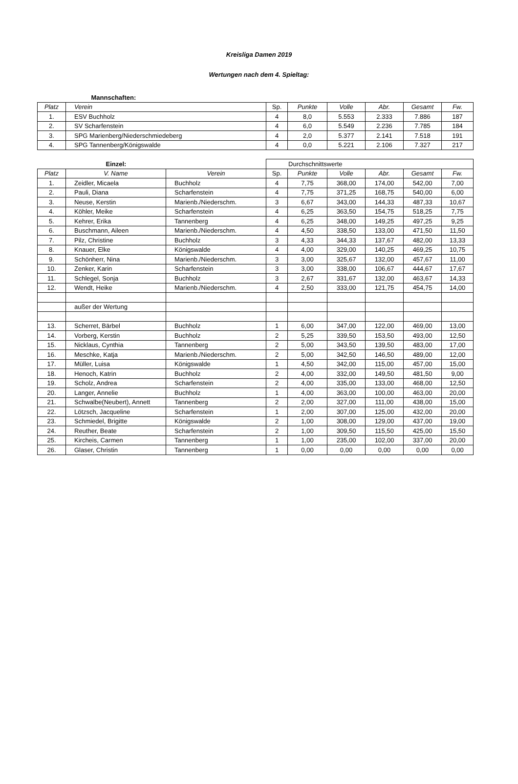Kreisliga Damen 2019
Wertungen nach dem 4. Spieltag:
| Mannschaften: | | | | | | | |
| Platz | Verein | Sp. | Punkte | Volle | Abr. | Gesamt | Fw. |
| 1. | ESV Buchholz | 4 | 8,0 | 5.553 | 2.333 | 7.886 | 187 |
| 2. | SV Scharfenstein | 4 | 6,0 | 5.549 | 2.236 | 7.785 | 184 |
| 3. | SPG Marienberg/Niederschmiedeberg | 4 | 2,0 | 5.377 | 2.141 | 7.518 | 191 |
| 4. | SPG Tannenberg/Königswalde | 4 | 0,0 | 5.221 | 2.106 | 7.327 | 217 |
| Einzel: | | | Durchschnittswerte | | | | | |
| Platz | V. Name | Verein | Sp. | Punkte | Volle | Abr. | Gesamt | Fw. |
| 1. | Zeidler, Micaela | Buchholz | 4 | 7,75 | 368,00 | 174,00 | 542,00 | 7,00 |
| 2. | Pauli, Diana | Scharfenstein | 4 | 7,75 | 371,25 | 168,75 | 540,00 | 6,00 |
| 3. | Neuse, Kerstin | Marienb./Niederschm. | 3 | 6,67 | 343,00 | 144,33 | 487,33 | 10,67 |
| 4. | Köhler, Meike | Scharfenstein | 4 | 6,25 | 363,50 | 154,75 | 518,25 | 7,75 |
| 5. | Kehrer, Erika | Tannenberg | 4 | 6,25 | 348,00 | 149,25 | 497,25 | 9,25 |
| 6. | Buschmann, Aileen | Marienb./Niederschm. | 4 | 4,50 | 338,50 | 133,00 | 471,50 | 11,50 |
| 7. | Pilz, Christine | Buchholz | 3 | 4,33 | 344,33 | 137,67 | 482,00 | 13,33 |
| 8. | Knauer, Elke | Königswalde | 4 | 4,00 | 329,00 | 140,25 | 469,25 | 10,75 |
| 9. | Schönherr, Nina | Marienb./Niederschm. | 3 | 3,00 | 325,67 | 132,00 | 457,67 | 11,00 |
| 10. | Zenker, Karin | Scharfenstein | 3 | 3,00 | 338,00 | 106,67 | 444,67 | 17,67 |
| 11. | Schlegel, Sonja | Buchholz | 3 | 2,67 | 331,67 | 132,00 | 463,67 | 14,33 |
| 12. | Wendt, Heike | Marienb./Niederschm. | 4 | 2,50 | 333,00 | 121,75 | 454,75 | 14,00 |
| | außer der Wertung | | | | | | | |
| 13. | Scherret, Bärbel | Buchholz | 1 | 6,00 | 347,00 | 122,00 | 469,00 | 13,00 |
| 14. | Vorberg, Kerstin | Buchholz | 2 | 5,25 | 339,50 | 153,50 | 493,00 | 12,50 |
| 15. | Nicklaus, Cynthia | Tannenberg | 2 | 5,00 | 343,50 | 139,50 | 483,00 | 17,00 |
| 16. | Meschke, Katja | Marienb./Niederschm. | 2 | 5,00 | 342,50 | 146,50 | 489,00 | 12,00 |
| 17. | Müller, Luisa | Königswalde | 1 | 4,50 | 342,00 | 115,00 | 457,00 | 15,00 |
| 18. | Henoch, Katrin | Buchholz | 2 | 4,00 | 332,00 | 149,50 | 481,50 | 9,00 |
| 19. | Scholz, Andrea | Scharfenstein | 2 | 4,00 | 335,00 | 133,00 | 468,00 | 12,50 |
| 20. | Langer, Annelie | Buchholz | 1 | 4,00 | 363,00 | 100,00 | 463,00 | 20,00 |
| 21. | Schwalbe(Neubert), Annett | Tannenberg | 2 | 2,00 | 327,00 | 111,00 | 438,00 | 15,00 |
| 22. | Lötzsch, Jacqueline | Scharfenstein | 1 | 2,00 | 307,00 | 125,00 | 432,00 | 20,00 |
| 23. | Schmiedel, Brigitte | Königswalde | 2 | 1,00 | 308,00 | 129,00 | 437,00 | 19,00 |
| 24. | Reuther, Beate | Scharfenstein | 2 | 1,00 | 309,50 | 115,50 | 425,00 | 15,50 |
| 25. | Kircheis, Carmen | Tannenberg | 1 | 1,00 | 235,00 | 102,00 | 337,00 | 20,00 |
| 26. | Glaser, Christin | Tannenberg | 1 | 0,00 | 0,00 | 0,00 | 0,00 | 0,00 |